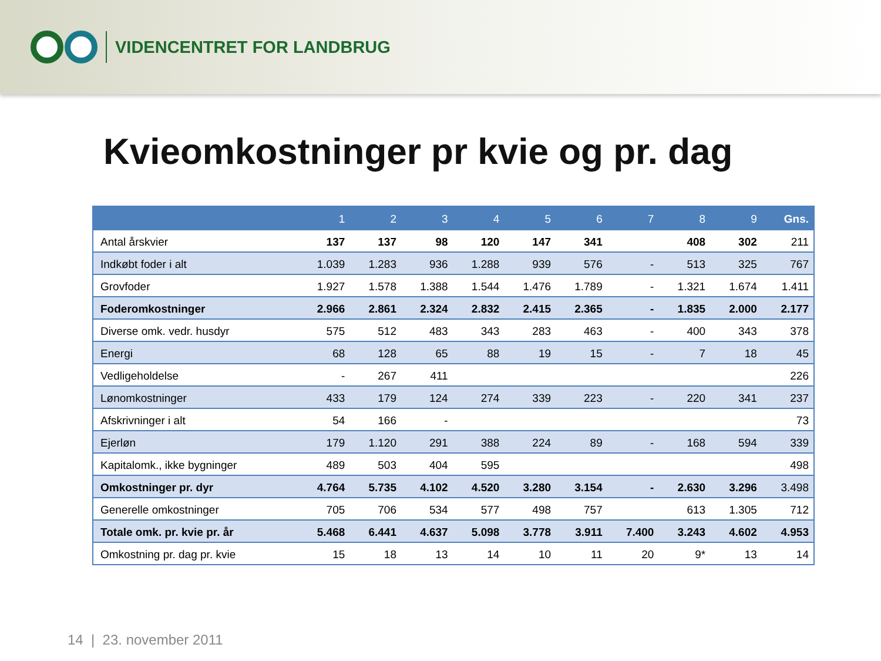VIDENCENTRET FOR LANDBRUG
Kvieomkostninger pr kvie og pr. dag
| | 1 | 2 | 3 | 4 | 5 | 6 | 7 | 8 | 9 | Gns. |
| --- | --- | --- | --- | --- | --- | --- | --- | --- | --- | --- |
| Antal årskvier | 137 | 137 | 98 | 120 | 147 | 341 | | 408 | 302 | 211 |
| Indkøbt foder i alt | 1.039 | 1.283 | 936 | 1.288 | 939 | 576 | - | 513 | 325 | 767 |
| Grovfoder | 1.927 | 1.578 | 1.388 | 1.544 | 1.476 | 1.789 | - | 1.321 | 1.674 | 1.411 |
| Foderomkostninger | 2.966 | 2.861 | 2.324 | 2.832 | 2.415 | 2.365 | - | 1.835 | 2.000 | 2.177 |
| Diverse omk. vedr. husdyr | 575 | 512 | 483 | 343 | 283 | 463 | - | 400 | 343 | 378 |
| Energi | 68 | 128 | 65 | 88 | 19 | 15 | - | 7 | 18 | 45 |
| Vedligeholdelse | - | 267 | 411 | | | | | | | 226 |
| Lønomkostninger | 433 | 179 | 124 | 274 | 339 | 223 | - | 220 | 341 | 237 |
| Afskrivninger i alt | 54 | 166 | - | | | | | | | 73 |
| Ejerløn | 179 | 1.120 | 291 | 388 | 224 | 89 | - | 168 | 594 | 339 |
| Kapitalomk., ikke bygninger | 489 | 503 | 404 | 595 | | | | | | 498 |
| Omkostninger pr. dyr | 4.764 | 5.735 | 4.102 | 4.520 | 3.280 | 3.154 | - | 2.630 | 3.296 | 3.498 |
| Generelle omkostninger | 705 | 706 | 534 | 577 | 498 | 757 | | 613 | 1.305 | 712 |
| Totale omk. pr. kvie pr. år | 5.468 | 6.441 | 4.637 | 5.098 | 3.778 | 3.911 | 7.400 | 3.243 | 4.602 | 4.953 |
| Omkostning pr. dag pr. kvie | 15 | 18 | 13 | 14 | 10 | 11 | 20 | 9* | 13 | 14 |
14 | 23. november 2011